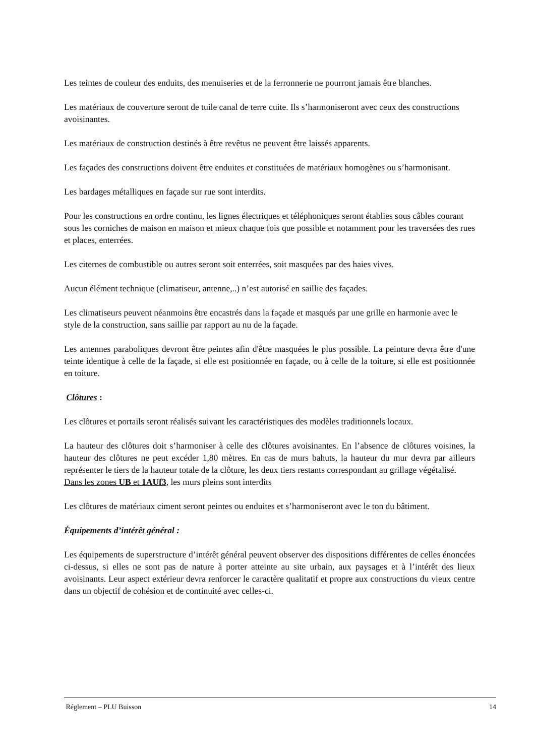Les teintes de couleur des enduits, des menuiseries et de la ferronnerie ne pourront jamais être blanches.
Les matériaux de couverture seront de tuile canal de terre cuite. Ils s’harmoniseront avec ceux des constructions avoisinantes.
Les matériaux de construction destinés à être revêtus ne peuvent être laissés apparents.
Les façades des constructions doivent être enduites et constituées de matériaux homogènes ou s’harmonisant.
Les bardages métalliques en façade sur rue sont interdits.
Pour les constructions en ordre continu, les lignes électriques et téléphoniques seront établies sous câbles courant sous les corniches de maison en maison et mieux chaque fois que possible et notamment pour les traversées des rues et places, enterrées.
Les citernes de combustible ou autres seront soit enterrées, soit masquées par des haies vives.
Aucun élément technique (climatiseur, antenne,..) n’est autorisé en saillie des façades.
Les climatiseurs peuvent néanmoins être encastrés dans la façade et masqués par une grille en harmonie avec le style de la construction, sans saillie par rapport au nu de la façade.
Les antennes paraboliques devront être peintes afin d'être masquées le plus possible. La peinture devra être d'une teinte identique à celle de la façade, si elle est positionnée en façade, ou à celle de la toiture, si elle est positionnée en toiture.
Clôtures :
Les clôtures et portails seront réalisés suivant les caractéristiques des modèles traditionnels locaux.
La hauteur des clôtures doit s’harmoniser à celle des clôtures avoisinantes. En l’absence de clôtures voisines, la hauteur des clôtures ne peut excéder 1,80 mètres. En cas de murs bahuts, la hauteur du mur devra par ailleurs représenter le tiers de la hauteur totale de la clôture, les deux tiers restants correspondant au grillage végétalisé.
Dans les zones UB et 1AUf3, les murs pleins sont interdits
Les clôtures de matériaux ciment seront peintes ou enduites et s’harmoniseront avec le ton du bâtiment.
Équipements d’intérêt général :
Les équipements de superstructure d’intérêt général peuvent observer des dispositions différentes de celles énoncées ci-dessus, si elles ne sont pas de nature à porter atteinte au site urbain, aux paysages et à l’intérêt des lieux avoisinants. Leur aspect extérieur devra renforcer le caractère qualitatif et propre aux constructions du vieux centre dans un objectif de cohésion et de continuité avec celles-ci.
Réglement – PLU Buisson 14